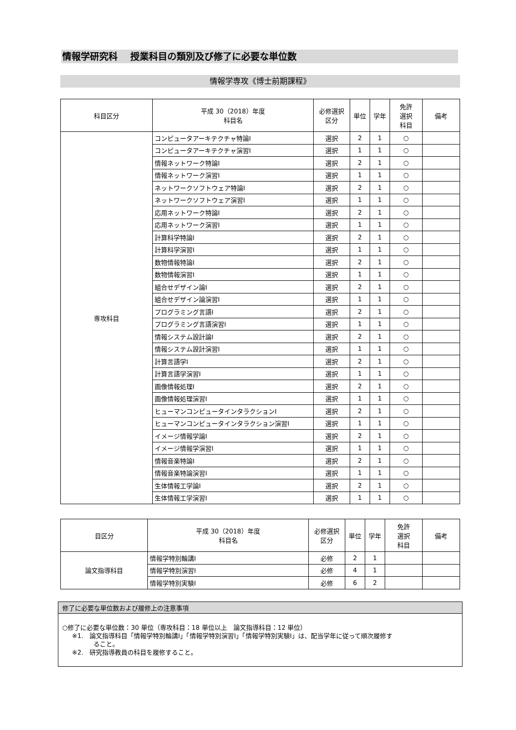情報学研究科　 授業科目の類別及び修了に必要な単位数
情報学専攻《博士前期課程》
| 科目区分 | 平成 30（2018）年度 科目名 | 必修選択 区分 | 単位 | 学年 | 免許 選択 科目 | 備考 |
| --- | --- | --- | --- | --- | --- | --- |
| 専攻科目 | コンピュータアーキテクチャ特論Ⅰ | 選択 | 2 | 1 | ○ | |
| | コンピュータアーキテクチャ演習Ⅰ | 選択 | 1 | 1 | ○ | |
| | 情報ネットワーク特論Ⅰ | 選択 | 2 | 1 | ○ | |
| | 情報ネットワーク演習Ⅰ | 選択 | 1 | 1 | ○ | |
| | ネットワークソフトウェア特論Ⅰ | 選択 | 2 | 1 | ○ | |
| | ネットワークソフトウェア演習Ⅰ | 選択 | 1 | 1 | ○ | |
| | 応用ネットワーク特論Ⅰ | 選択 | 2 | 1 | ○ | |
| | 応用ネットワーク演習Ⅰ | 選択 | 1 | 1 | ○ | |
| | 計算科学特論Ⅰ | 選択 | 2 | 1 | ○ | |
| | 計算科学演習Ⅰ | 選択 | 1 | 1 | ○ | |
| | 数物情報特論Ⅰ | 選択 | 2 | 1 | ○ | |
| | 数物情報演習Ⅰ | 選択 | 1 | 1 | ○ | |
| | 組合せデザイン論Ⅰ | 選択 | 2 | 1 | ○ | |
| | 組合せデザイン論演習Ⅰ | 選択 | 1 | 1 | ○ | |
| | プログラミング言語Ⅰ | 選択 | 2 | 1 | ○ | |
| | プログラミング言語演習Ⅰ | 選択 | 1 | 1 | ○ | |
| | 情報システム設計論Ⅰ | 選択 | 2 | 1 | ○ | |
| | 情報システム設計演習Ⅰ | 選択 | 1 | 1 | ○ | |
| | 計算言語学Ⅰ | 選択 | 2 | 1 | ○ | |
| | 計算言語学演習Ⅰ | 選択 | 1 | 1 | ○ | |
| | 画像情報処理Ⅰ | 選択 | 2 | 1 | ○ | |
| | 画像情報処理演習Ⅰ | 選択 | 1 | 1 | ○ | |
| | ヒューマンコンピュータインタラクションⅠ | 選択 | 2 | 1 | ○ | |
| | ヒューマンコンピュータインタラクション演習Ⅰ | 選択 | 1 | 1 | ○ | |
| | イメージ情報学論Ⅰ | 選択 | 2 | 1 | ○ | |
| | イメージ情報学演習Ⅰ | 選択 | 1 | 1 | ○ | |
| | 情報音楽特論Ⅰ | 選択 | 2 | 1 | ○ | |
| | 情報音楽特論演習Ⅰ | 選択 | 1 | 1 | ○ | |
| | 生体情報工学論Ⅰ | 選択 | 2 | 1 | ○ | |
| | 生体情報工学演習Ⅰ | 選択 | 1 | 1 | ○ | |
| 目区分 | 平成 30（2018）年度 科目名 | 必修選択 区分 | 単位 | 学年 | 免許 選択 科目 | 備考 |
| --- | --- | --- | --- | --- | --- | --- |
| 論文指導科目 | 情報学特別輪講Ⅰ | 必修 | 2 | 1 | | |
| | 情報学特別演習Ⅰ | 必修 | 4 | 1 | | |
| | 情報学特別実験Ⅰ | 必修 | 6 | 2 | | |
修了に必要な単位数および履修上の注意事項
○修了に必要な単位数：30 単位（専攻科目：18 単位以上　論文指導科目：12 単位）
※1.　論文指導科目「情報学特別輪講Ⅰ」「情報学特別演習Ⅰ」「情報学特別実験Ⅰ」は、配当学年に従って順次履修す
ること。
※2.　研究指導教員の科目を履修すること。